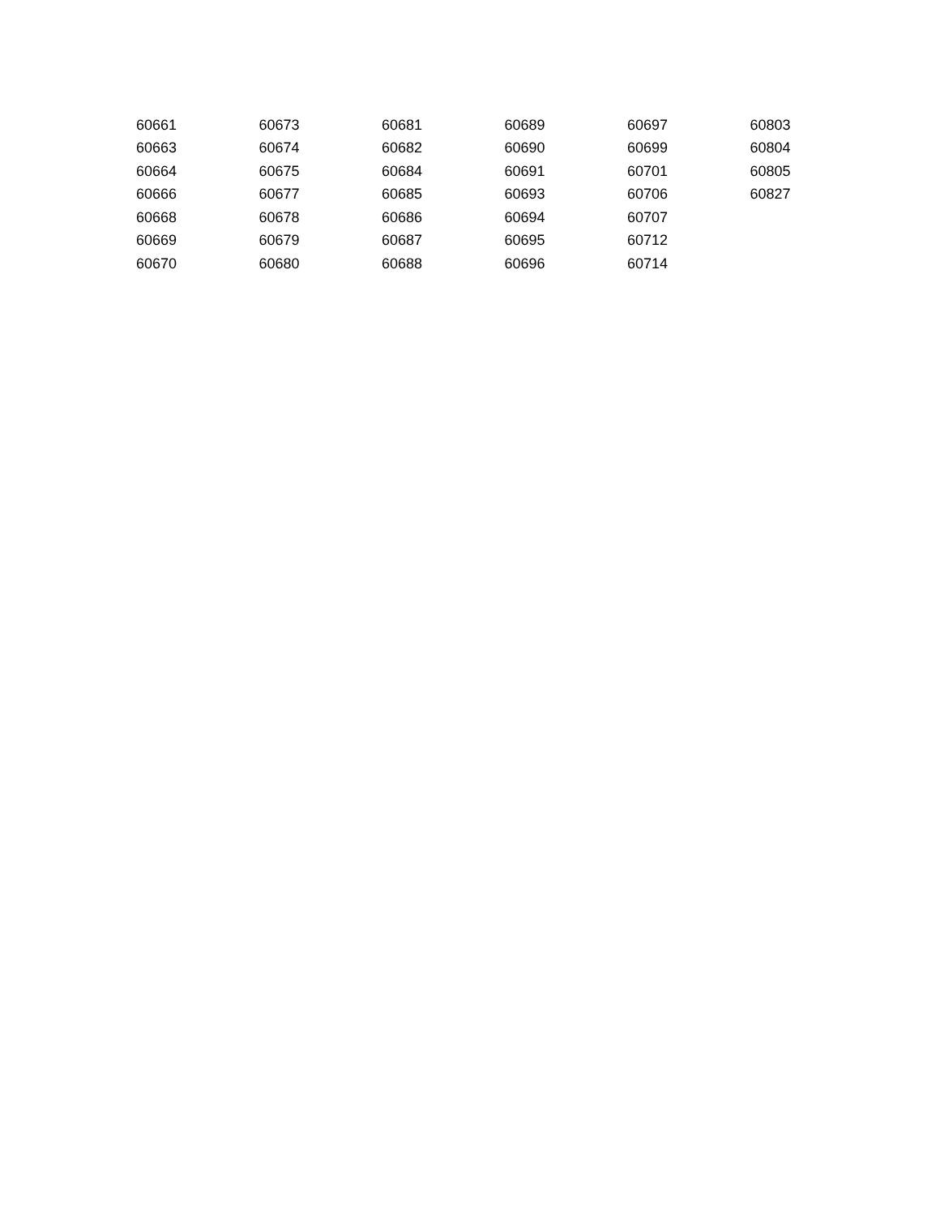| 60661 | 60673 | 60681 | 60689 | 60697 | 60803 |
| 60663 | 60674 | 60682 | 60690 | 60699 | 60804 |
| 60664 | 60675 | 60684 | 60691 | 60701 | 60805 |
| 60666 | 60677 | 60685 | 60693 | 60706 | 60827 |
| 60668 | 60678 | 60686 | 60694 | 60707 | |
| 60669 | 60679 | 60687 | 60695 | 60712 | |
| 60670 | 60680 | 60688 | 60696 | 60714 | |